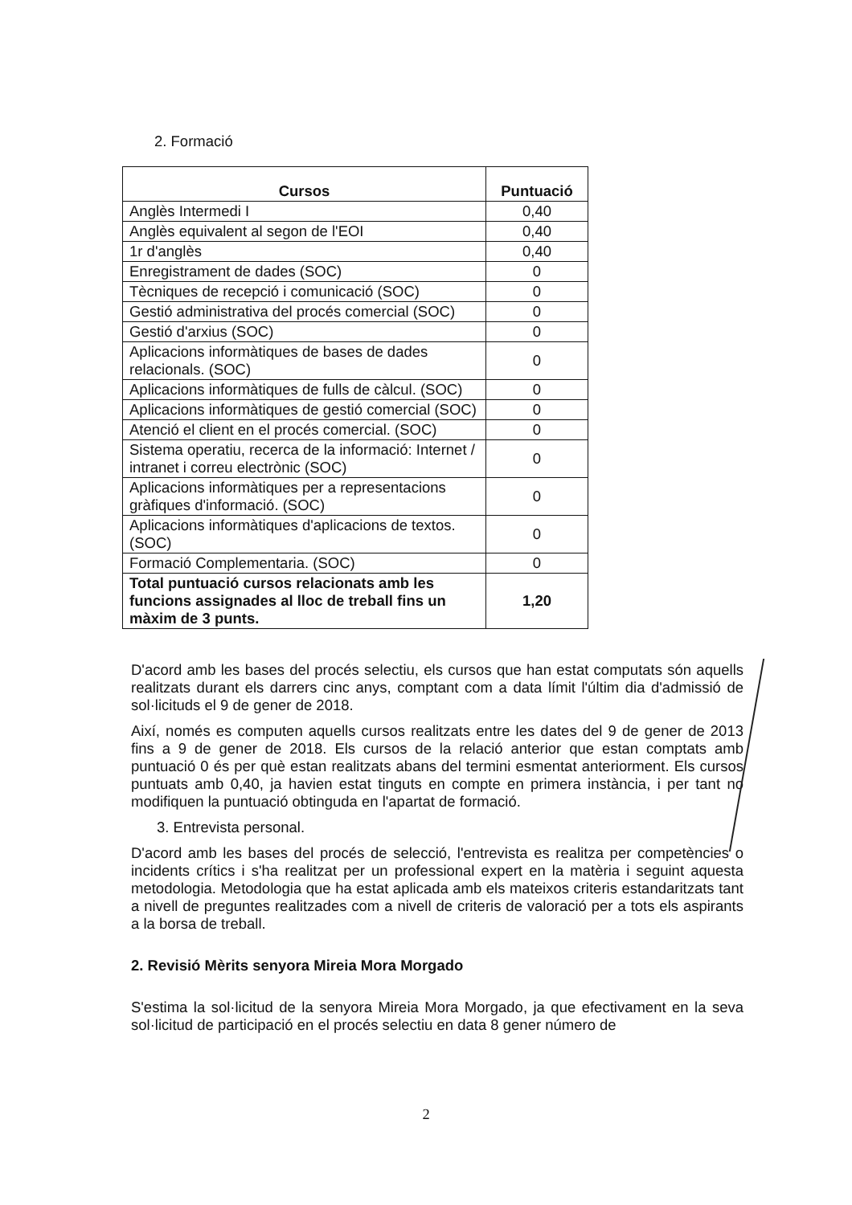2. Formació
| Cursos | Puntuació |
| --- | --- |
| Anglès Intermedi I | 0,40 |
| Anglès equivalent al segon de l'EOI | 0,40 |
| 1r d'anglès | 0,40 |
| Enregistrament de dades (SOC) | 0 |
| Tècniques de recepció i comunicació (SOC) | 0 |
| Gestió administrativa del procés comercial (SOC) | 0 |
| Gestió d'arxius (SOC) | 0 |
| Aplicacions informàtiques de bases de dades relacionals. (SOC) | 0 |
| Aplicacions informàtiques de fulls de càlcul. (SOC) | 0 |
| Aplicacions informàtiques de gestió comercial (SOC) | 0 |
| Atenció el client en el procés comercial. (SOC) | 0 |
| Sistema operatiu, recerca de la informació: Internet / intranet i correu electrònic (SOC) | 0 |
| Aplicacions informàtiques per a representacions gràfiques d'informació. (SOC) | 0 |
| Aplicacions informàtiques d'aplicacions de textos. (SOC) | 0 |
| Formació Complementaria. (SOC) | 0 |
| Total puntuació cursos relacionats amb les funcions assignades al lloc de treball fins un màxim de 3 punts. | 1,20 |
D'acord amb les bases del procés selectiu, els cursos que han estat computats són aquells realitzats durant els darrers cinc anys, comptant com a data límit l'últim dia d'admissió de sol·licituds el 9 de gener de 2018.
Així, només es computen aquells cursos realitzats entre les dates del 9 de gener de 2013 fins a 9 de gener de 2018. Els cursos de la relació anterior que estan comptats amb puntuació 0 és per què estan realitzats abans del termini esmentat anteriorment. Els cursos puntuats amb 0,40, ja havien estat tinguts en compte en primera instància, i per tant no modifiquen la puntuació obtinguda en l'apartat de formació.
3. Entrevista personal.
D'acord amb les bases del procés de selecció, l'entrevista es realitza per competències o incidents crítics i s'ha realitzat per un professional expert en la matèria i seguint aquesta metodologia. Metodologia que ha estat aplicada amb els mateixos criteris estandaritzats tant a nivell de preguntes realitzades com a nivell de criteris de valoració per a tots els aspirants a la borsa de treball.
2. Revisió Mèrits senyora Mireia Mora Morgado
S'estima la sol·licitud de la senyora Mireia Mora Morgado, ja que efectivament en la seva sol·licitud de participació en el procés selectiu en data 8 gener número de
2